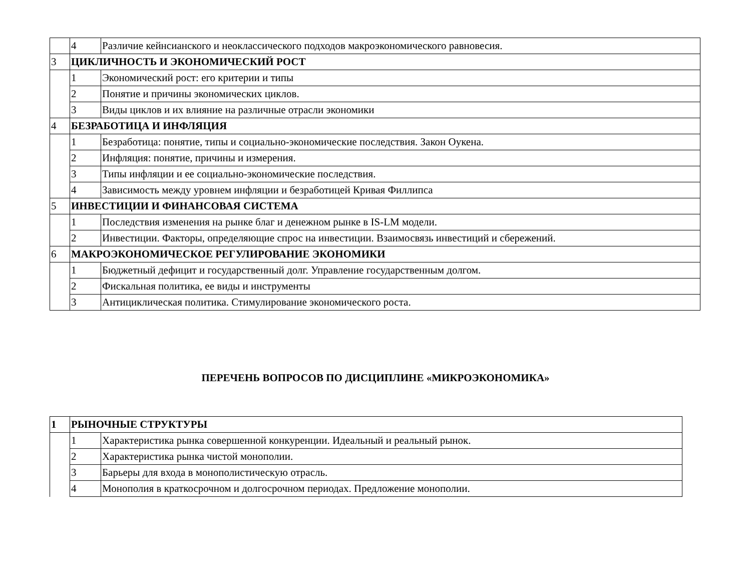| | 4 | Различие кейнсианского и неоклассического подходов макроэкономического равновесия. |
| 3 | ЦИКЛИЧНОСТЬ И ЭКОНОМИЧЕСКИЙ РОСТ | |
| | 1 | Экономический рост: его критерии и типы |
| | 2 | Понятие и причины экономических циклов. |
| | 3 | Виды циклов и их влияние на различные отрасли экономики |
| 4 | БЕЗРАБОТИЦА И ИНФЛЯЦИЯ | |
| | 1 | Безработица: понятие, типы и социально-экономические последствия. Закон Оукена. |
| | 2 | Инфляция: понятие, причины и измерения. |
| | 3 | Типы инфляции и ее социально-экономические последствия. |
| | 4 | Зависимость между уровнем инфляции и безработицей Кривая Филлипса |
| 5 | ИНВЕСТИЦИИ И ФИНАНСОВАЯ СИСТЕМА | |
| | 1 | Последствия изменения на рынке благ и денежном рынке в IS-LM модели. |
| | 2 | Инвестиции. Факторы, определяющие спрос на инвестиции. Взаимосвязь инвестиций и сбережений. |
| 6 | МАКРОЭКОНОМИЧЕСКОЕ РЕГУЛИРОВАНИЕ ЭКОНОМИКИ | |
| | 1 | Бюджетный дефицит и государственный долг. Управление государственным долгом. |
| | 2 | Фискальная политика, ее виды и инструменты |
| | 3 | Антициклическая политика. Стимулирование экономического роста. |
ПЕРЕЧЕНЬ ВОПРОСОВ ПО ДИСЦИПЛИНЕ «МИКРОЭКОНОМИКА»
| 1 | РЫНОЧНЫЕ СТРУКТУРЫ | |
| | 1 | Характеристика рынка совершенной конкуренции. Идеальный и реальный рынок. |
| | 2 | Характеристика рынка чистой монополии. |
| | 3 | Барьеры для входа в монополистическую отрасль. |
| | 4 | Монополия в краткосрочном и долгосрочном периодах. Предложение монополии. |